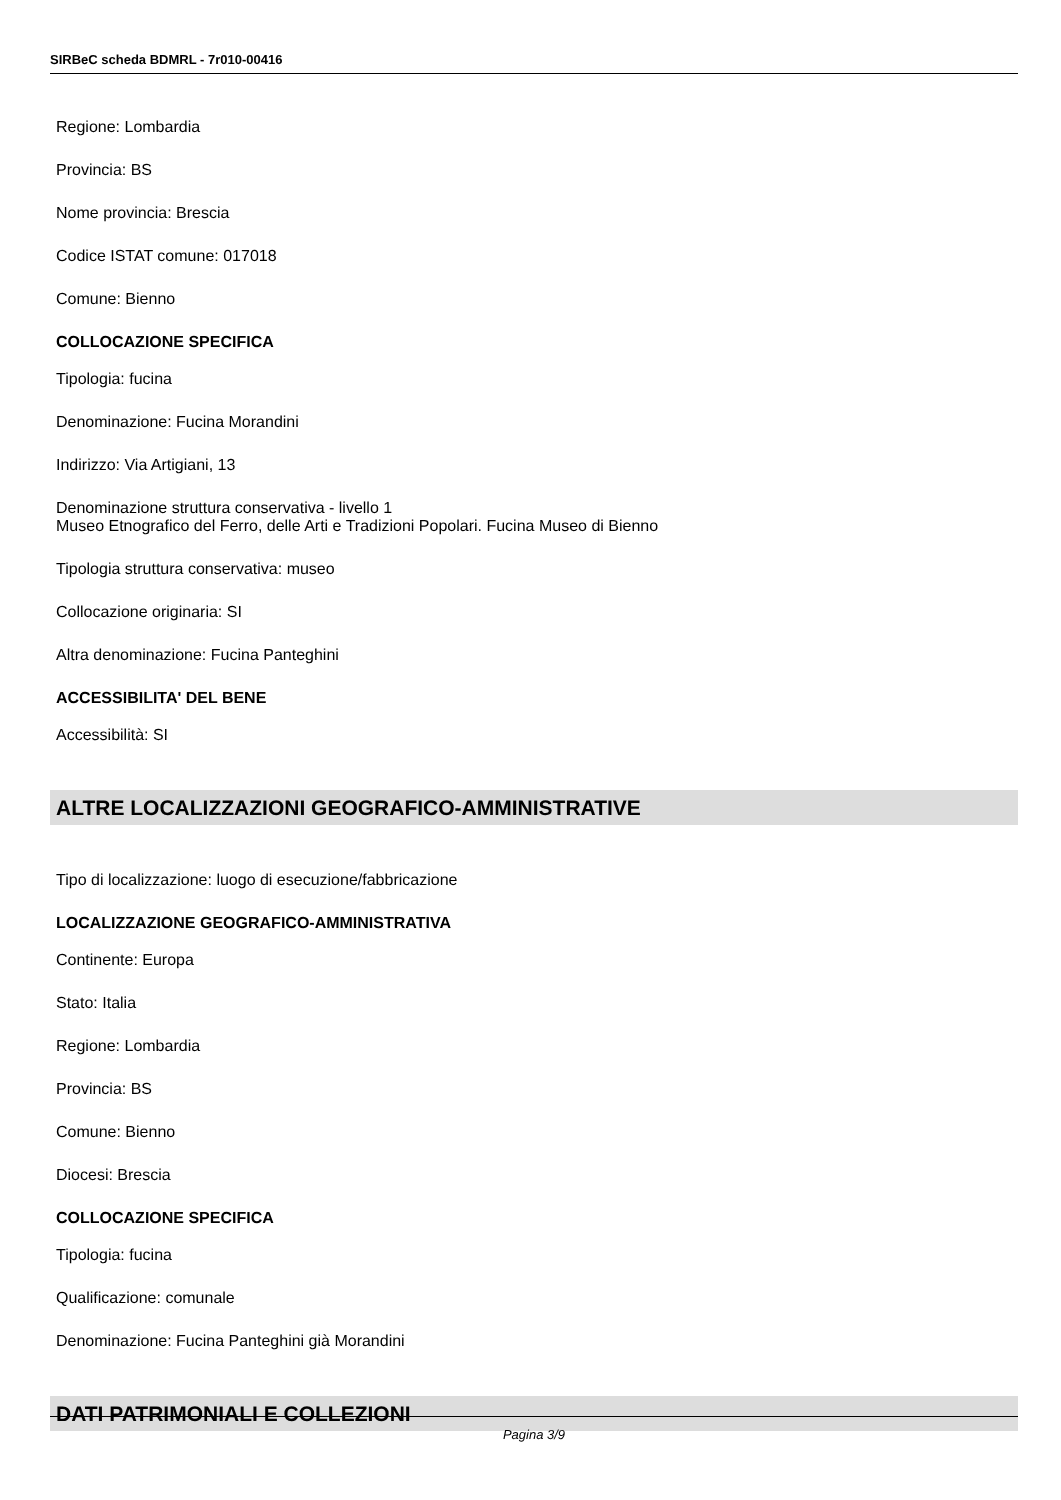SIRBeC scheda BDMRL - 7r010-00416
Regione: Lombardia
Provincia: BS
Nome provincia: Brescia
Codice ISTAT comune: 017018
Comune: Bienno
COLLOCAZIONE SPECIFICA
Tipologia: fucina
Denominazione: Fucina Morandini
Indirizzo: Via Artigiani, 13
Denominazione struttura conservativa - livello 1
Museo Etnografico del Ferro, delle Arti e Tradizioni Popolari. Fucina Museo di Bienno
Tipologia struttura conservativa: museo
Collocazione originaria: SI
Altra denominazione: Fucina Panteghini
ACCESSIBILITA' DEL BENE
Accessibilità: SI
ALTRE LOCALIZZAZIONI GEOGRAFICO-AMMINISTRATIVE
Tipo di localizzazione: luogo di esecuzione/fabbricazione
LOCALIZZAZIONE GEOGRAFICO-AMMINISTRATIVA
Continente: Europa
Stato: Italia
Regione: Lombardia
Provincia: BS
Comune: Bienno
Diocesi: Brescia
COLLOCAZIONE SPECIFICA
Tipologia: fucina
Qualificazione: comunale
Denominazione: Fucina Panteghini già Morandini
DATI PATRIMONIALI E COLLEZIONI
Pagina 3/9